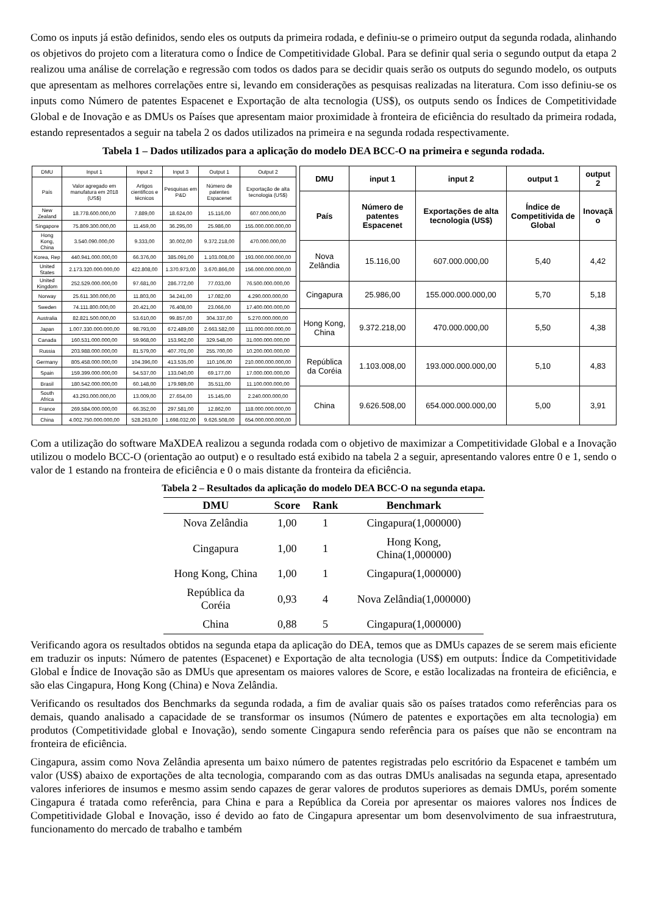Como os inputs já estão definidos, sendo eles os outputs da primeira rodada, e definiu-se o primeiro output da segunda rodada, alinhando os objetivos do projeto com a literatura como o Índice de Competitividade Global. Para se definir qual seria o segundo output da etapa 2 realizou uma análise de correlação e regressão com todos os dados para se decidir quais serão os outputs do segundo modelo, os outputs que apresentam as melhores correlações entre si, levando em considerações as pesquisas realizadas na literatura. Com isso definiu-se os inputs como Número de patentes Espacenet e Exportação de alta tecnologia (US$), os outputs sendo os Índices de Competitividade Global e de Inovação e as DMUs os Países que apresentam maior proximidade à fronteira de eficiência do resultado da primeira rodada, estando representados a seguir na tabela 2 os dados utilizados na primeira e na segunda rodada respectivamente.
Tabela 1 – Dados utilizados para a aplicação do modelo DEA BCC-O na primeira e segunda rodada.
| DMU | Input 1 | Input 2 | Input 3 | Output 1 | Output 2 |
| --- | --- | --- | --- | --- | --- |
| País | Valor agregado em manufatura em 2018 (US$) | Artigos cientificos e técnicos | Pesquisas em P&D | Número de patentes Espacenet | Exportação de alta tecnologia (US$) |
| New Zealand | 18.778.600.000,00 | 7.889,00 | 18.624,00 | 15.116,00 | 607.000.000,00 |
| Singapore | 75.809.300.000,00 | 11.459,00 | 36.295,00 | 25.986,00 | 155.000.000.000,00 |
| Hong Kong, China | 3.540.090.000,00 | 9.333,00 | 30.002,00 | 9.372.218,00 | 470.000.000,00 |
| Korea, Rep | 440.941.000.000,00 | 66.376,00 | 385.091,00 | 1.103.008,00 | 193.000.000.000,00 |
| United States | 2.173.320.000.000,00 | 422.808,00 | 1.370.973,00 | 3.670.866,00 | 156.000.000.000,00 |
| United Kingdom | 252.529.000.000,00 | 97.681,00 | 286.772,00 | 77.033,00 | 76.500.000.000,00 |
| Norway | 25.611.300.000,00 | 11.803,00 | 34.241,00 | 17.082,00 | 4.290.000.000,00 |
| Sweden | 74.111.800.000,00 | 20.421,00 | 76.408,00 | 23.066,00 | 17.400.000.000,00 |
| Australia | 82.821.500.000,00 | 53.610,00 | 99.857,00 | 304.337,00 | 5.270.000.000,00 |
| Japan | 1.007.330.000.000,00 | 98.793,00 | 672.489,00 | 2.663.582,00 | 111.000.000.000,00 |
| Canada | 160.531.000.000,00 | 59.968,00 | 153.962,00 | 329.548,00 | 31.000.000.000,00 |
| Russia | 203.988.000.000,00 | 81.579,00 | 407.701,00 | 255.700,00 | 10.200.000.000,00 |
| Germany | 805.458.000.000,00 | 104.396,00 | 413.535,00 | 110.106,00 | 210.000.000.000,00 |
| Spain | 159.399.000.000,00 | 54.537,00 | 133.040,00 | 69.177,00 | 17.000.000.000,00 |
| Brasil | 180.542.000.000,00 | 60.148,00 | 179.989,00 | 35.511,00 | 11.100.000.000,00 |
| South Africa | 43.293.000.000,00 | 13.009,00 | 27.654,00 | 15.145,00 | 2.240.000.000,00 |
| France | 269.584.000.000,00 | 66.352,00 | 297.581,00 | 12.862,00 | 118.000.000.000,00 |
| China | 4.002.750.000.000,00 | 528.263,00 | 1.698.032,00 | 9.626.508,00 | 654.000.000.000,00 |
| DMU | input 1 | input 2 | output 1 | output 2 |
| --- | --- | --- | --- | --- |
| País | Número de patentes Espacenet | Exportações de alta tecnologia (US$) | Índice de Competitivida de Global | Inovaçã o |
| Nova Zelândia | 15.116,00 | 607.000.000,00 | 5,40 | 4,42 |
| Cingapura | 25.986,00 | 155.000.000.000,00 | 5,70 | 5,18 |
| Hong Kong, China | 9.372.218,00 | 470.000.000,00 | 5,50 | 4,38 |
| República da Coréia | 1.103.008,00 | 193.000.000.000,00 | 5,10 | 4,83 |
| China | 9.626.508,00 | 654.000.000.000,00 | 5,00 | 3,91 |
Com a utilização do software MaXDEA realizou a segunda rodada com o objetivo de maximizar a Competitividade Global e a Inovação utilizou o modelo BCC-O (orientação ao output) e o resultado está exibido na tabela 2 a seguir, apresentando valores entre 0 e 1, sendo o valor de 1 estando na fronteira de eficiência e 0 o mais distante da fronteira da eficiência.
Tabela 2 – Resultados da aplicação do modelo DEA BCC-O na segunda etapa.
| DMU | Score | Rank | Benchmark |
| --- | --- | --- | --- |
| Nova Zelândia | 1,00 | 1 | Cingapura(1,000000) |
| Cingapura | 1,00 | 1 | Hong Kong, China(1,000000) |
| Hong Kong, China | 1,00 | 1 | Cingapura(1,000000) |
| República da Coréia | 0,93 | 4 | Nova Zelândia(1,000000) |
| China | 0,88 | 5 | Cingapura(1,000000) |
Verificando agora os resultados obtidos na segunda etapa da aplicação do DEA, temos que as DMUs capazes de se serem mais eficiente em traduzir os inputs: Número de patentes (Espacenet) e Exportação de alta tecnologia (US$) em outputs: Índice da Competitividade Global e Índice de Inovação são as DMUs que apresentam os maiores valores de Score, e estão localizadas na fronteira de eficiência, e são elas Cingapura, Hong Kong (China) e Nova Zelândia.
Verificando os resultados dos Benchmarks da segunda rodada, a fim de avaliar quais são os países tratados como referências para os demais, quando analisado a capacidade de se transformar os insumos (Número de patentes e exportações em alta tecnologia) em produtos (Competitividade global e Inovação), sendo somente Cingapura sendo referência para os países que não se encontram na fronteira de eficiência.
Cingapura, assim como Nova Zelândia apresenta um baixo número de patentes registradas pelo escritório da Espacenet e também um valor (US$) abaixo de exportações de alta tecnologia, comparando com as das outras DMUs analisadas na segunda etapa, apresentado valores inferiores de insumos e mesmo assim sendo capazes de gerar valores de produtos superiores as demais DMUs, porém somente Cingapura é tratada como referência, para China e para a República da Coreia por apresentar os maiores valores nos Índices de Competitividade Global e Inovação, isso é devido ao fato de Cingapura apresentar um bom desenvolvimento de sua infraestrutura, funcionamento do mercado de trabalho e também